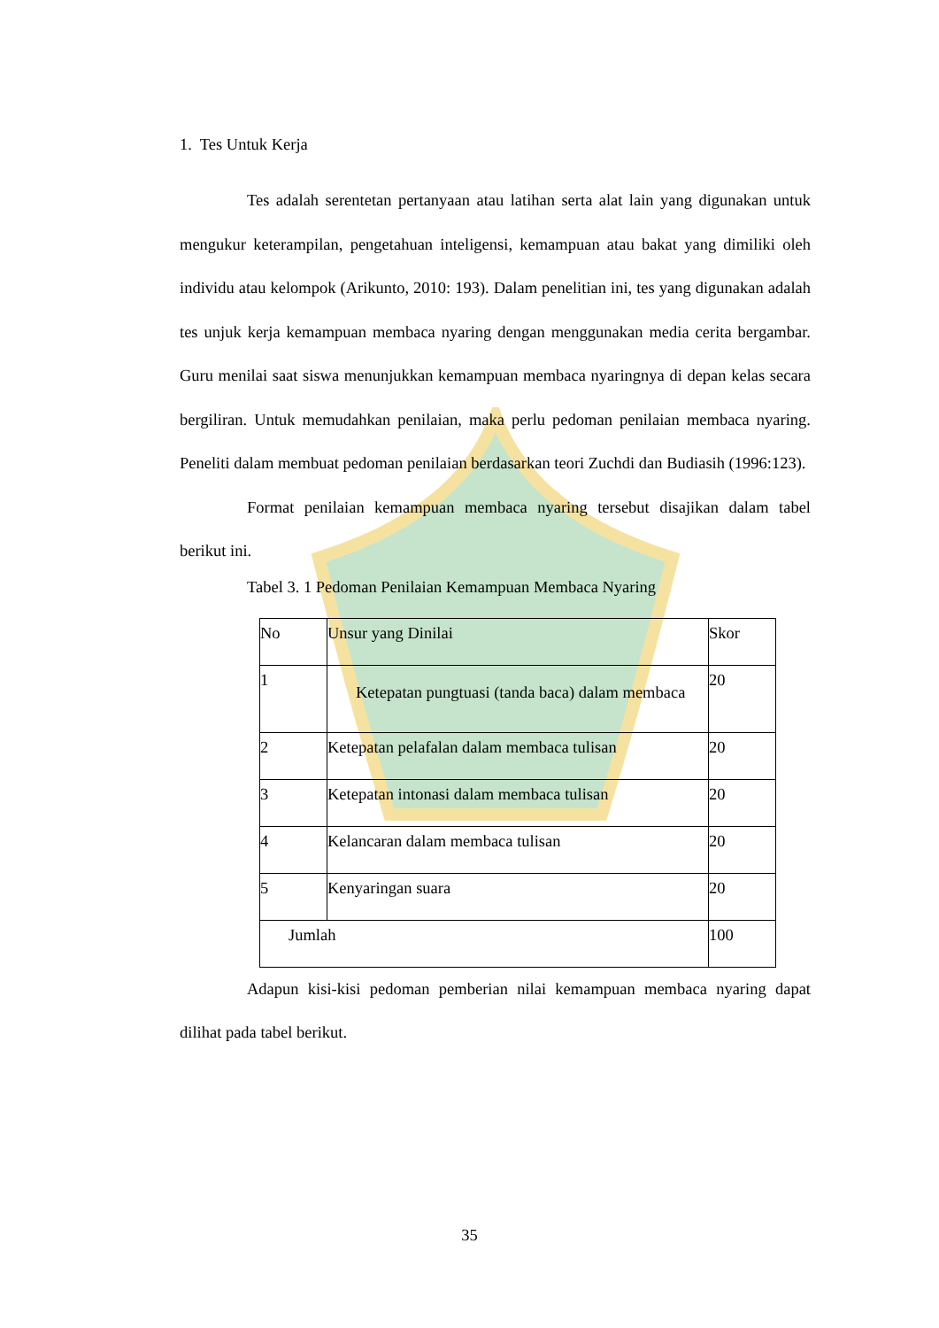1. Tes Untuk Kerja
Tes adalah serentetan pertanyaan atau latihan serta alat lain yang digunakan untuk mengukur keterampilan, pengetahuan inteligensi, kemampuan atau bakat yang dimiliki oleh individu atau kelompok (Arikunto, 2010: 193). Dalam penelitian ini, tes yang digunakan adalah tes unjuk kerja kemampuan membaca nyaring dengan menggunakan media cerita bergambar. Guru menilai saat siswa menunjukkan kemampuan membaca nyaringnya di depan kelas secara bergiliran. Untuk memudahkan penilaian, maka perlu pedoman penilaian membaca nyaring. Peneliti dalam membuat pedoman penilaian berdasarkan teori Zuchdi dan Budiasih (1996:123).
Format penilaian kemampuan membaca nyaring tersebut disajikan dalam tabel berikut ini.
Tabel 3. 1 Pedoman Penilaian Kemampuan Membaca Nyaring
| No | Unsur yang Dinilai | Skor |
| 1 | Ketepatan pungtuasi (tanda baca) dalam membaca | 20 |
| 2 | Ketepatan pelafalan dalam membaca tulisan | 20 |
| 3 | Ketepatan intonasi dalam membaca tulisan | 20 |
| 4 | Kelancaran dalam membaca tulisan | 20 |
| 5 | Kenyaringan suara | 20 |
| Jumlah | | 100 |
Adapun kisi-kisi pedoman pemberian nilai kemampuan membaca nyaring dapat dilihat pada tabel berikut.
35